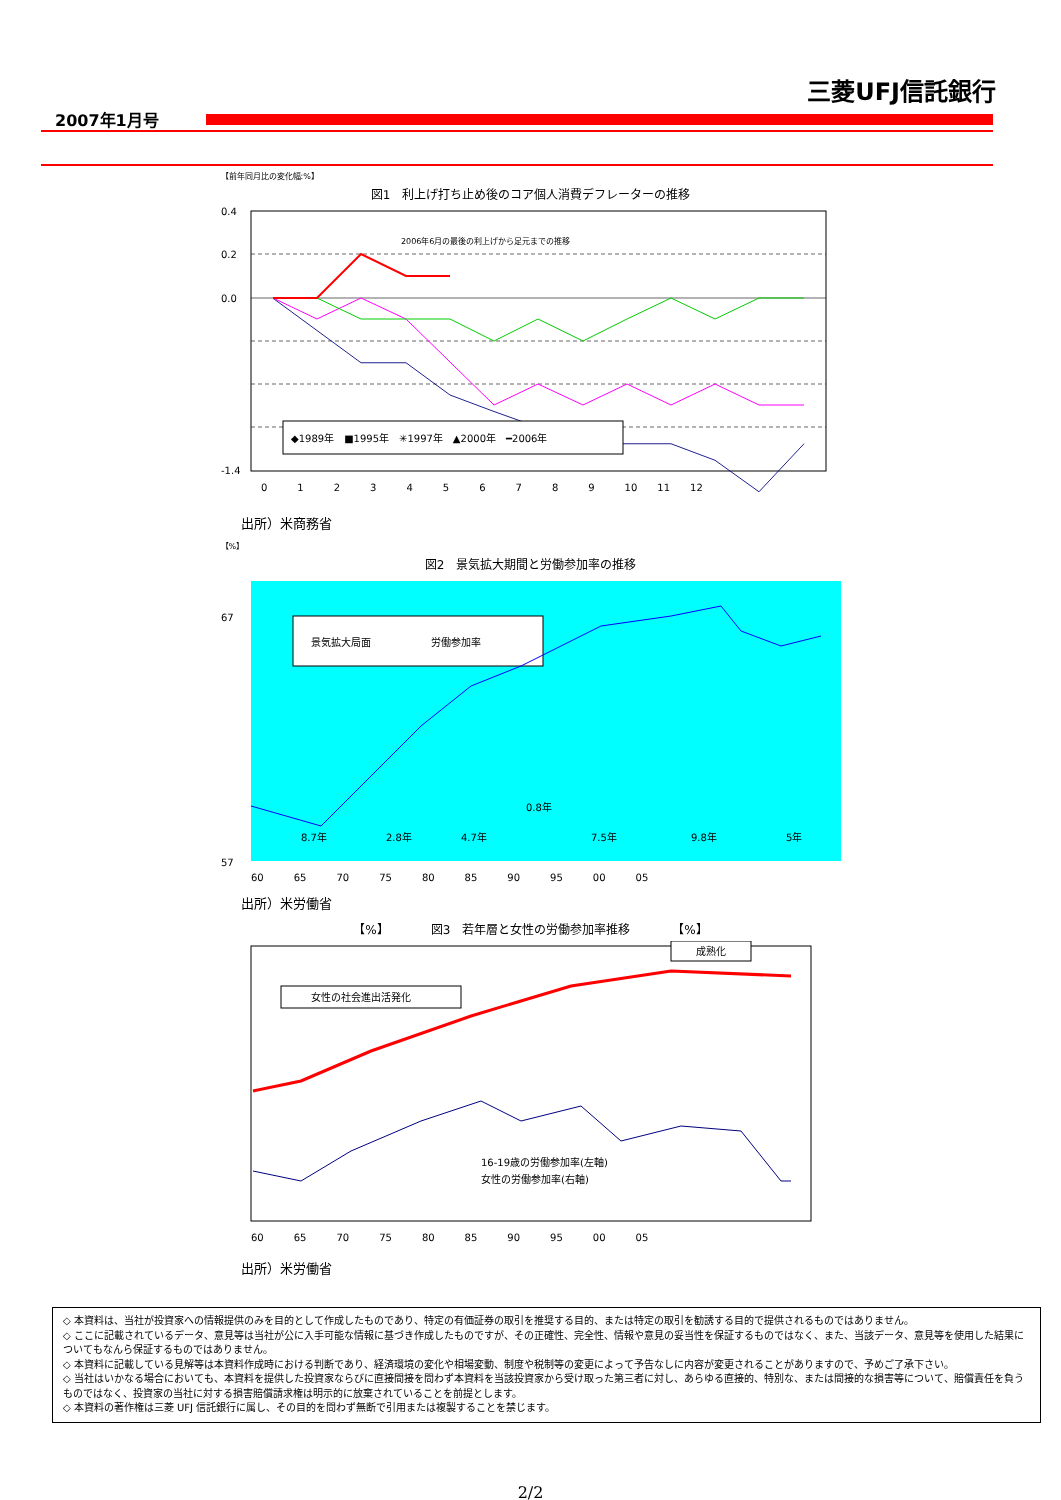三菱UFJ信託銀行
2007年1月号
【前年同月比の変化幅:%】
図1　利上げ打ち止め後のコア個人消費デフレーターの推移
2006年6月の最後の利上げから足元までの推移
0.4
0.2
0.0
-1.4
◆1989年　■1995年　✳1997年　▲2000年　━2006年
0　　　1　　　2　　　3　　　4　　　5　　　6　　　7　　　8　　　9　　　10　　11　　12
出所）米商務省
【%】
図2　景気拡大期間と労働参加率の推移
景気拡大局面　　　　　　労働参加率
8.7年
2.8年
4.7年
0.8年
7.5年
9.8年
5年
67
57
60　　　65　　　70　　　75　　　80　　　85　　　90　　　95　　　00　　　05
出所）米労働省
【%】　　　　図3　若年層と女性の労働参加率推移　　　　【%】
女性の社会進出活発化
成熟化
16-19歳の労働参加率(左軸)
女性の労働参加率(右軸)
60　　　65　　　70　　　75　　　80　　　85　　　90　　　95　　　00　　　05
出所）米労働省
◇ 本資料は、当社が投資家への情報提供のみを目的として作成したものであり、特定の有価証券の取引を推奨する目的、または特定の取引を勧誘する目的で提供されるものではありません。
◇ ここに記載されているデータ、意見等は当社が公に入手可能な情報に基づき作成したものですが、その正確性、完全性、情報や意見の妥当性を保証するものではなく、また、当該データ、意見等を使用した結果についてもなんら保証するものではありません。
◇ 本資料に記載している見解等は本資料作成時における判断であり、経済環境の変化や相場変動、制度や税制等の変更によって予告なしに内容が変更されることがありますので、予めご了承下さい。
◇ 当社はいかなる場合においても、本資料を提供した投資家ならびに直接間接を問わず本資料を当該投資家から受け取った第三者に対し、あらゆる直接的、特別な、または間接的な損害等について、賠償責任を負うものではなく、投資家の当社に対する損害賠償請求権は明示的に放棄されていることを前提とします。
◇ 本資料の著作権は三菱 UFJ 信託銀行に属し、その目的を問わず無断で引用または複製することを禁じます。
2/2